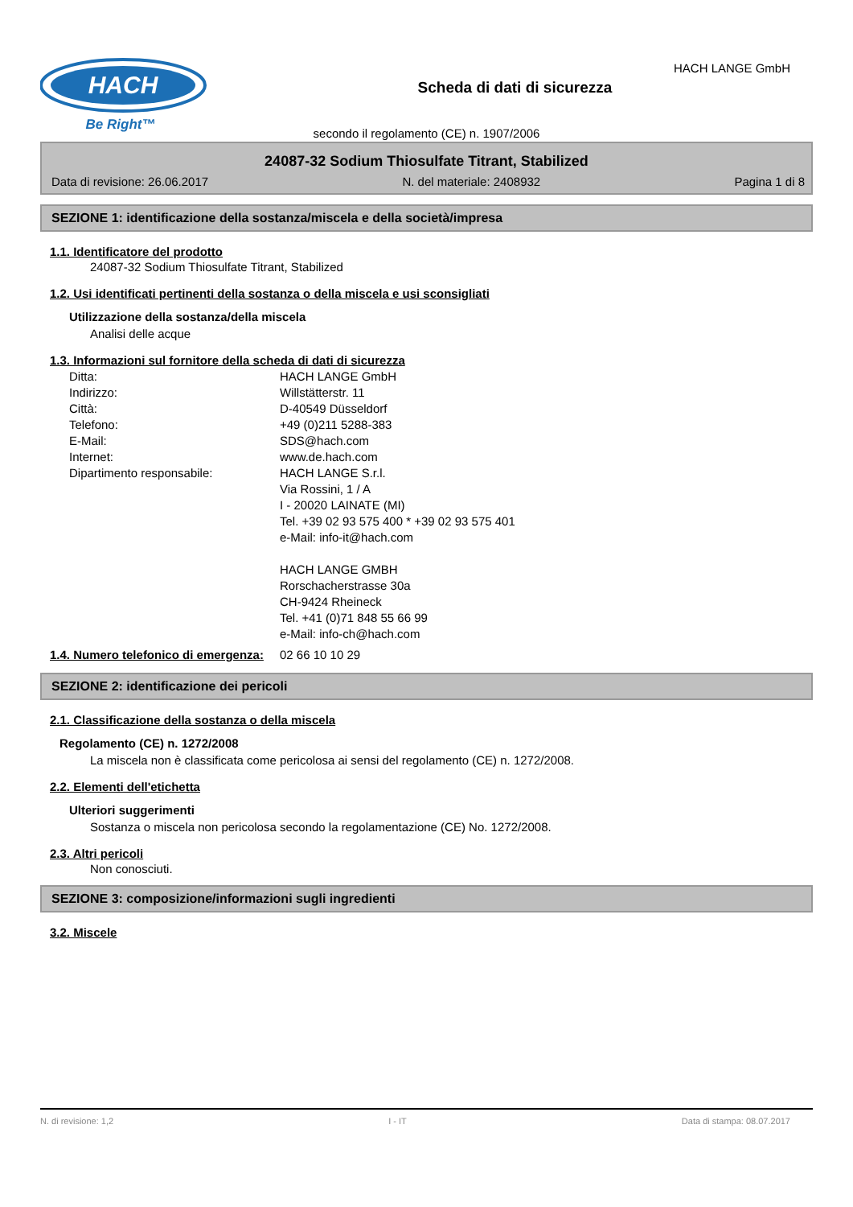HACH
Be Right™
Scheda di dati di sicurezza
HACH LANGE GmbH
secondo il regolamento (CE) n. 1907/2006
24087-32 Sodium Thiosulfate Titrant, Stabilized
Data di revisione: 26.06.2017 N. del materiale: 2408932 Pagina 1 di 8
SEZIONE 1: identificazione della sostanza/miscela e della società/impresa
1.1. Identificatore del prodotto
24087-32 Sodium Thiosulfate Titrant, Stabilized
1.2. Usi identificati pertinenti della sostanza o della miscela e usi sconsigliati
Utilizzazione della sostanza/della miscela
Analisi delle acque
1.3. Informazioni sul fornitore della scheda di dati di sicurezza
Ditta: HACH LANGE GmbH
Indirizzo: Willstätterstr. 11
Città: D-40549 Düsseldorf
Telefono: +49 (0)211 5288-383
E-Mail: SDS@hach.com
Internet: www.de.hach.com
Dipartimento responsabile: HACH LANGE S.r.l.
Via Rossini, 1 / A
I - 20020 LAINATE (MI)
Tel. +39 02 93 575 400 * +39 02 93 575 401
e-Mail: info-it@hach.com
HACH LANGE GMBH
Rorschacherstrasse 30a
CH-9424 Rheineck
Tel. +41 (0)71 848 55 66 99
e-Mail: info-ch@hach.com
1.4. Numero telefonico di emergenza:
02 66 10 10 29
SEZIONE 2: identificazione dei pericoli
2.1. Classificazione della sostanza o della miscela
Regolamento (CE) n. 1272/2008
La miscela non è classificata come pericolosa ai sensi del regolamento (CE) n. 1272/2008.
2.2. Elementi dell'etichetta
Ulteriori suggerimenti
Sostanza o miscela non pericolosa secondo la regolamentazione (CE) No. 1272/2008.
2.3. Altri pericoli
Non conosciuti.
SEZIONE 3: composizione/informazioni sugli ingredienti
3.2. Miscele
N. di revisione: 1,2 I - IT Data di stampa: 08.07.2017